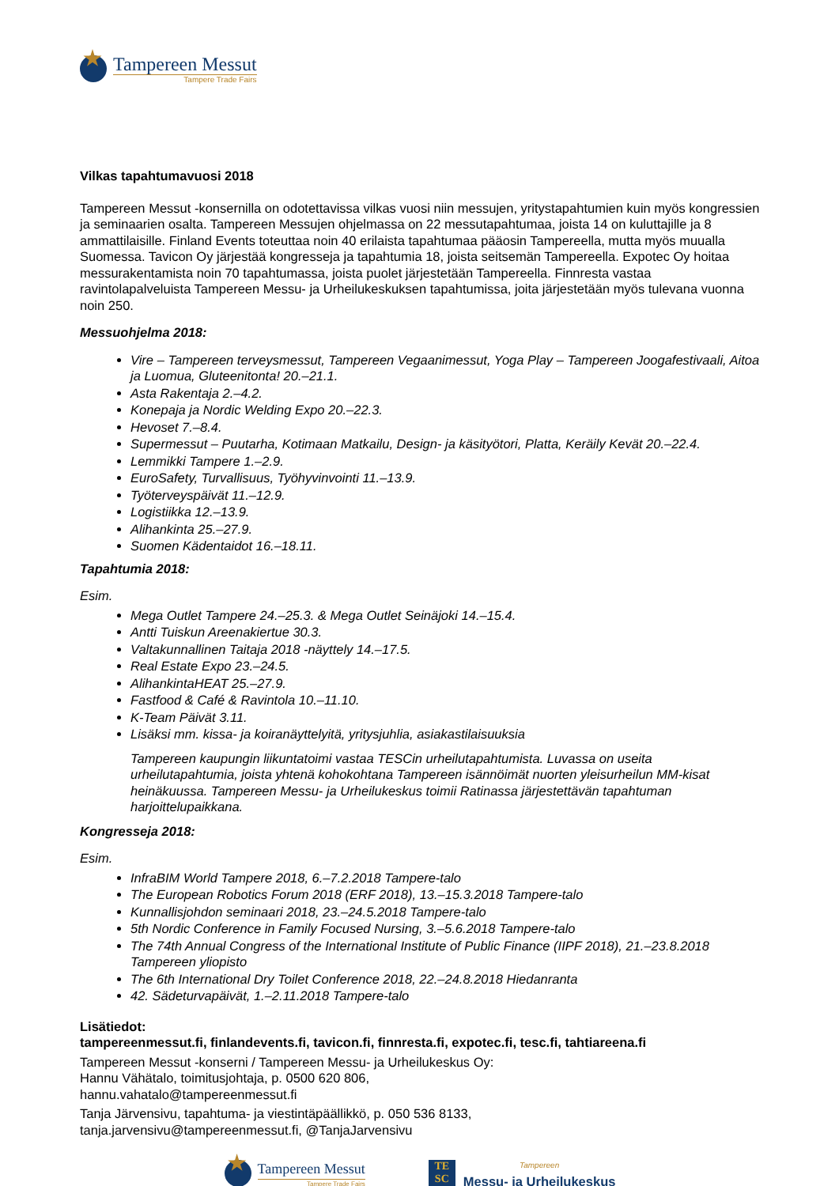Tampereen Messut
Tampere Trade Fairs
Vilkas tapahtumavuosi 2018
Tampereen Messut -konsernilla on odotettavissa vilkas vuosi niin messujen, yritystapahtumien kuin myös kongressien ja seminaarien osalta. Tampereen Messujen ohjelmassa on 22 messutapahtumaa, joista 14 on kuluttajille ja 8 ammattilaisille. Finland Events toteuttaa noin 40 erilaista tapahtumaa pääosin Tampereella, mutta myös muualla Suomessa. Tavicon Oy järjestää kongresseja ja tapahtumia 18, joista seitsemän Tampereella. Expotec Oy hoitaa messurakentamista noin 70 tapahtumassa, joista puolet järjestetään Tampereella. Finnresta vastaa ravintolapalveluista Tampereen Messu- ja Urheilukeskuksen tapahtumissa, joita järjestetään myös tulevana vuonna noin 250.
Messuohjelma 2018:
Vire – Tampereen terveysmessut, Tampereen Vegaanimessut, Yoga Play – Tampereen Joogafestivaali, Aitoa ja Luomua, Gluteenitonta! 20.–21.1.
Asta Rakentaja 2.–4.2.
Konepaja ja Nordic Welding Expo 20.–22.3.
Hevoset 7.–8.4.
Supermessut – Puutarha, Kotimaan Matkailu, Design- ja käsityötori, Platta, Keräily Kevät 20.–22.4.
Lemmikki Tampere 1.–2.9.
EuroSafety, Turvallisuus, Työhyvinvointi 11.–13.9.
Työterveyspäivät 11.–12.9.
Logistiikka 12.–13.9.
Alihankinta 25.–27.9.
Suomen Kädentaidot 16.–18.11.
Tapahtumia 2018:
Esim.
Mega Outlet Tampere 24.–25.3. & Mega Outlet Seinäjoki 14.–15.4.
Antti Tuiskun Areenakiertue 30.3.
Valtakunnallinen Taitaja 2018 -näyttely 14.–17.5.
Real Estate Expo 23.–24.5.
AlihankintaHEAT 25.–27.9.
Fastfood & Café & Ravintola 10.–11.10.
K-Team Päivät 3.11.
Lisäksi mm. kissa- ja koiranäyttelyitä, yritysjuhlia, asiakastilaisuuksia
Tampereen kaupungin liikuntatoimi vastaa TESCin urheilutapahtumista. Luvassa on useita urheilutapahtumia, joista yhtenä kohokohtana Tampereen isännöimät nuorten yleisurheilun MM-kisat heinäkuussa. Tampereen Messu- ja Urheilukeskus toimii Ratinassa järjestettävän tapahtuman harjoittelupaikkana.
Kongresseja 2018:
Esim.
InfraBIM World Tampere 2018, 6.–7.2.2018 Tampere-talo
The European Robotics Forum 2018 (ERF 2018), 13.–15.3.2018 Tampere-talo
Kunnallisjohdon seminaari 2018, 23.–24.5.2018 Tampere-talo
5th Nordic Conference in Family Focused Nursing, 3.–5.6.2018 Tampere-talo
The 74th Annual Congress of the International Institute of Public Finance (IIPF 2018), 21.–23.8.2018 Tampereen yliopisto
The 6th International Dry Toilet Conference 2018, 22.–24.8.2018 Hiedanranta
42. Sädeturvapäivät, 1.–2.11.2018 Tampere-talo
Lisätiedot:
tampereenmessut.fi, finlandevents.fi, tavicon.fi, finnresta.fi, expotec.fi, tesc.fi, tahtiareena.fi
Tampereen Messut -konserni / Tampereen Messu- ja Urheilukeskus Oy:
Hannu Vähätalo, toimitusjohtaja, p. 0500 620 806,
hannu.vahatalo@tampereenmessut.fi
Tanja Järvensivu, tapahtuma- ja viestintäpäällikkö, p. 050 536 8133,
tanja.jarvensivu@tampereenmessut.fi, @TanjaJarvensivu
Tampereen Messut
Tampere Trade Fairs
TE
SC
Tampereen
Messu- ja Urheilukeskus